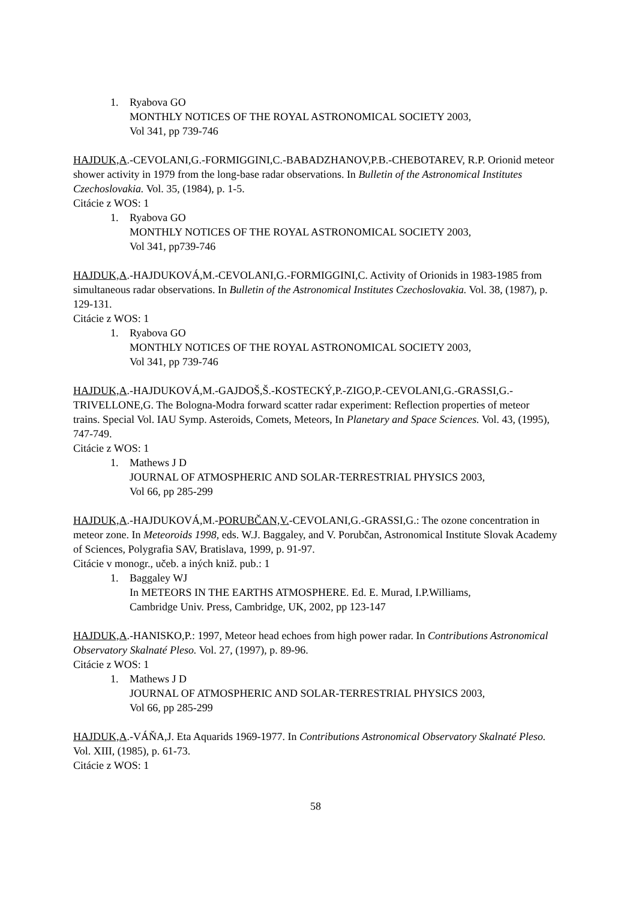1. Ryabova GO
MONTHLY NOTICES OF THE ROYAL ASTRONOMICAL SOCIETY 2003,
Vol 341, pp 739-746
HAJDUK,A.-CEVOLANI,G.-FORMIGGINI,C.-BABADZHANOV,P.B.-CHEBOTAREV, R.P. Orionid meteor shower activity in 1979 from the long-base radar observations. In Bulletin of the Astronomical Institutes Czechoslovakia. Vol. 35, (1984), p. 1-5.
Citácie z WOS: 1
1. Ryabova GO
MONTHLY NOTICES OF THE ROYAL ASTRONOMICAL SOCIETY 2003,
Vol 341, pp739-746
HAJDUK,A.-HAJDUKOVÁ,M.-CEVOLANI,G.-FORMIGGINI,C. Activity of Orionids in 1983-1985 from simultaneous radar observations. In Bulletin of the Astronomical Institutes Czechoslovakia. Vol. 38, (1987), p. 129-131.
Citácie z WOS: 1
1. Ryabova GO
MONTHLY NOTICES OF THE ROYAL ASTRONOMICAL SOCIETY 2003,
Vol 341, pp 739-746
HAJDUK,A.-HAJDUKOVÁ,M.-GAJDOŠ,Š.-KOSTECKÝ,P.-ZIGO,P.-CEVOLANI,G.-GRASSI,G.-TRIVELLONE,G. The Bologna-Modra forward scatter radar experiment: Reflection properties of meteor trains. Special Vol. IAU Symp. Asteroids, Comets, Meteors, In Planetary and Space Sciences. Vol. 43, (1995), 747-749.
Citácie z WOS: 1
1. Mathews J D
JOURNAL OF ATMOSPHERIC AND SOLAR-TERRESTRIAL PHYSICS 2003,
Vol 66, pp 285-299
HAJDUK,A.-HAJDUKOVÁ,M.-PORUBČAN,V.-CEVOLANI,G.-GRASSI,G.: The ozone concentration in meteor zone. In Meteoroids 1998, eds. W.J. Baggaley, and V. Porubčan, Astronomical Institute Slovak Academy of Sciences, Polygrafia SAV, Bratislava, 1999, p. 91-97.
Citácie v monogr., učeb. a iných kniž. pub.: 1
1. Baggaley WJ
In METEORS IN THE EARTHS ATMOSPHERE. Ed. E. Murad, I.P.Williams,
Cambridge Univ. Press, Cambridge, UK, 2002, pp 123-147
HAJDUK,A.-HANISKO,P.: 1997, Meteor head echoes from high power radar. In Contributions Astronomical Observatory Skalnaté Pleso. Vol. 27, (1997), p. 89-96.
Citácie z WOS: 1
1. Mathews J D
JOURNAL OF ATMOSPHERIC AND SOLAR-TERRESTRIAL PHYSICS 2003,
Vol 66, pp 285-299
HAJDUK,A.-VÁŇA,J. Eta Aquarids 1969-1977. In Contributions Astronomical Observatory Skalnaté Pleso. Vol. XIII, (1985), p. 61-73.
Citácie z WOS: 1
58